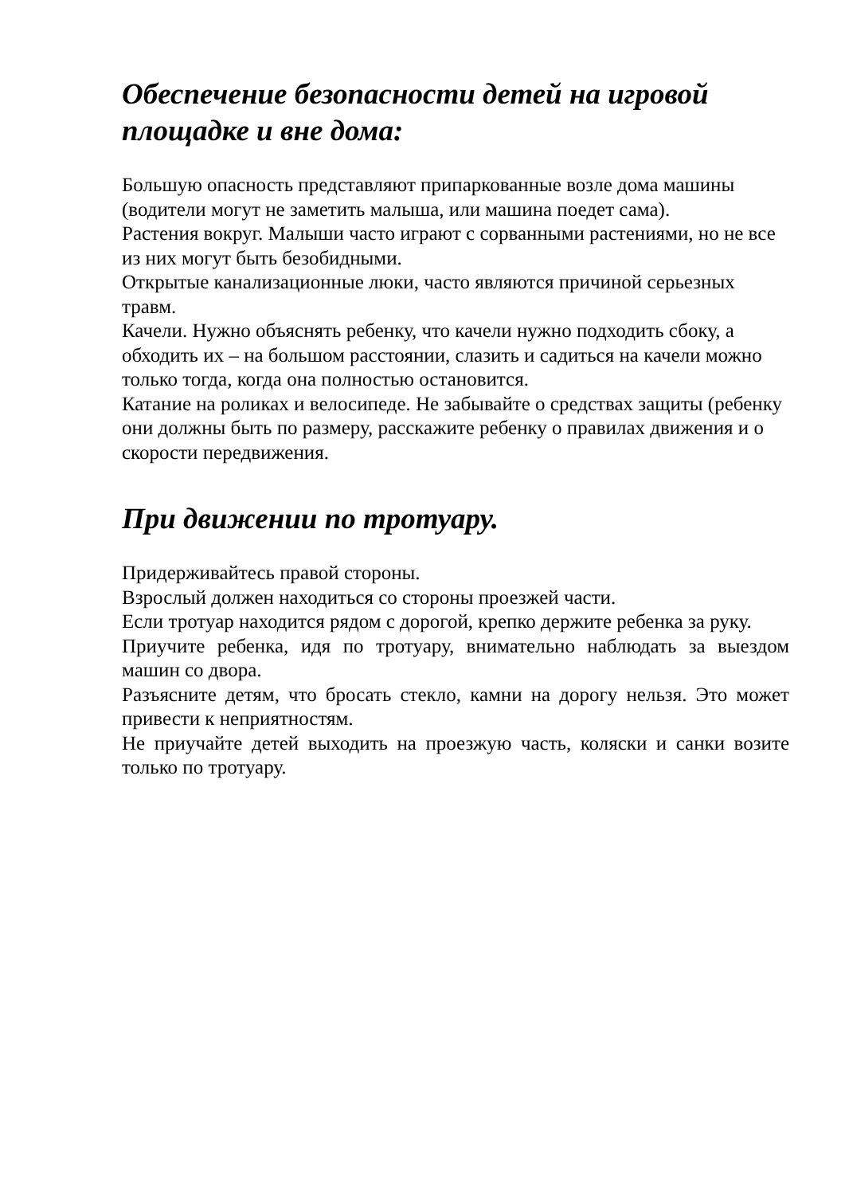Обеспечение безопасности детей на игровой площадке и вне дома:
Большую опасность представляют припаркованные возле дома машины (водители могут не заметить малыша, или машина поедет сама).
Растения вокруг. Малыши часто играют с сорванными растениями, но не все из них могут быть безобидными.
Открытые канализационные люки, часто являются причиной серьезных травм.
Качели. Нужно объяснять ребенку, что качели нужно подходить сбоку, а обходить их – на большом расстоянии, слазить и садиться на качели можно только тогда, когда она полностью остановится.
Катание на роликах и велосипеде. Не забывайте о средствах защиты (ребенку они должны быть по размеру, расскажите ребенку о правилах движения и о скорости передвижения.
При движении по тротуару.
Придерживайтесь правой стороны.
Взрослый должен находиться со стороны проезжей части.
Если тротуар находится рядом с дорогой, крепко держите ребенка за руку.
Приучите ребенка, идя по тротуару, внимательно наблюдать за выездом машин со двора.
Разъясните детям, что бросать стекло, камни на дорогу нельзя. Это может привести к неприятностям.
Не приучайте детей выходить на проезжую часть, коляски и санки возите только по тротуару.